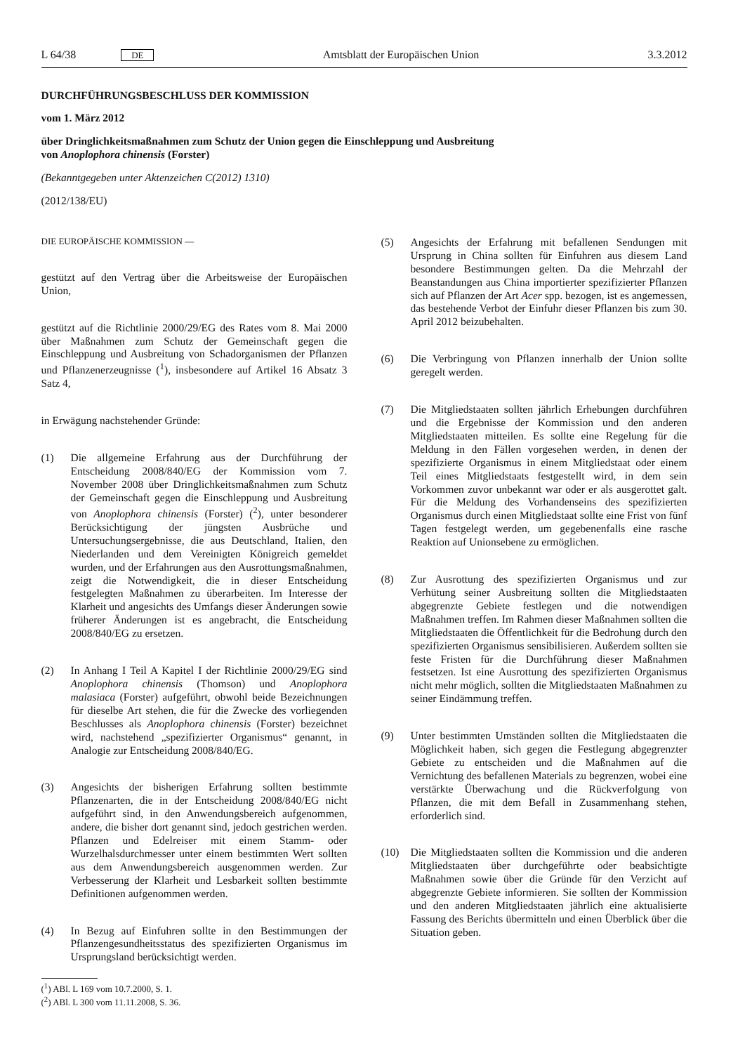L 64/38 DE Amtsblatt der Europäischen Union 3.3.2012
DURCHFÜHRUNGSBESCHLUSS DER KOMMISSION
vom 1. März 2012
über Dringlichkeitsmaßnahmen zum Schutz der Union gegen die Einschleppung und Ausbreitung
von Anoplophora chinensis (Forster)
(Bekanntgegeben unter Aktenzeichen C(2012) 1310)
(2012/138/EU)
DIE EUROPÄISCHE KOMMISSION —
gestützt auf den Vertrag über die Arbeitsweise der Europäischen Union,
gestützt auf die Richtlinie 2000/29/EG des Rates vom 8. Mai 2000 über Maßnahmen zum Schutz der Gemeinschaft gegen die Einschleppung und Ausbreitung von Schadorganismen der Pflanzen und Pflanzenerzeugnisse (<sup>1</sup>), insbesondere auf Artikel 16 Absatz 3 Satz 4,
in Erwägung nachstehender Gründe:
(1) Die allgemeine Erfahrung aus der Durchführung der Entscheidung 2008/840/EG der Kommission vom 7. November 2008 über Dringlichkeitsmaßnahmen zum Schutz der Gemeinschaft gegen die Einschleppung und Ausbreitung von Anoplophora chinensis (Forster) (<sup>2</sup>), unter besonderer Berücksichtigung der jüngsten Ausbrüche und Untersuchungsergebnisse, die aus Deutschland, Italien, den Niederlanden und dem Vereinigten Königreich gemeldet wurden, und der Erfahrungen aus den Ausrottungsmaßnahmen, zeigt die Notwendigkeit, die in dieser Entscheidung festgelegten Maßnahmen zu überarbeiten. Im Interesse der Klarheit und angesichts des Umfangs dieser Änderungen sowie früherer Änderungen ist es angebracht, die Entscheidung 2008/840/EG zu ersetzen.
(2) In Anhang I Teil A Kapitel I der Richtlinie 2000/29/EG sind Anoplophora chinensis (Thomson) und Anoplophora malasiaca (Forster) aufgeführt, obwohl beide Bezeichnungen für dieselbe Art stehen, die für die Zwecke des vorliegenden Beschlusses als Anoplophora chinensis (Forster) bezeichnet wird, nachstehend „spezifizierter Organismus“ genannt, in Analogie zur Entscheidung 2008/840/EG.
(3) Angesichts der bisherigen Erfahrung sollten bestimmte Pflanzenarten, die in der Entscheidung 2008/840/EG nicht aufgeführt sind, in den Anwendungsbereich aufgenommen, andere, die bisher dort genannt sind, jedoch gestrichen werden. Pflanzen und Edelreiser mit einem Stamm- oder Wurzelhalsdurchmesser unter einem bestimmten Wert sollten aus dem Anwendungsbereich ausgenommen werden. Zur Verbesserung der Klarheit und Lesbarkeit sollten bestimmte Definitionen aufgenommen werden.
(4) In Bezug auf Einfuhren sollte in den Bestimmungen der Pflanzengesundheitsstatus des spezifizierten Organismus im Ursprungsland berücksichtigt werden.
(<sup>1</sup>) ABl. L 169 vom 10.7.2000, S. 1.
(<sup>2</sup>) ABl. L 300 vom 11.11.2008, S. 36.
(5) Angesichts der Erfahrung mit befallenen Sendungen mit Ursprung in China sollten für Einfuhren aus diesem Land besondere Bestimmungen gelten. Da die Mehrzahl der Beanstandungen aus China importierter spezifizierter Pflanzen sich auf Pflanzen der Art Acer spp. bezogen, ist es angemessen, das bestehende Verbot der Einfuhr dieser Pflanzen bis zum 30. April 2012 beizubehalten.
(6) Die Verbringung von Pflanzen innerhalb der Union sollte geregelt werden.
(7) Die Mitgliedstaaten sollten jährlich Erhebungen durchführen und die Ergebnisse der Kommission und den anderen Mitgliedstaaten mitteilen. Es sollte eine Regelung für die Meldung in den Fällen vorgesehen werden, in denen der spezifizierte Organismus in einem Mitgliedstaat oder einem Teil eines Mitgliedstaats festgestellt wird, in dem sein Vorkommen zuvor unbekannt war oder er als ausgerottet galt. Für die Meldung des Vorhandenseins des spezifizierten Organismus durch einen Mitgliedstaat sollte eine Frist von fünf Tagen festgelegt werden, um gegebenenfalls eine rasche Reaktion auf Unionsebene zu ermöglichen.
(8) Zur Ausrottung des spezifizierten Organismus und zur Verhütung seiner Ausbreitung sollten die Mitgliedstaaten abgegrenzte Gebiete festlegen und die notwendigen Maßnahmen treffen. Im Rahmen dieser Maßnahmen sollten die Mitgliedstaaten die Öffentlichkeit für die Bedrohung durch den spezifizierten Organismus sensibilisieren. Außerdem sollten sie feste Fristen für die Durchführung dieser Maßnahmen festsetzen. Ist eine Ausrottung des spezifizierten Organismus nicht mehr möglich, sollten die Mitgliedstaaten Maßnahmen zu seiner Eindämmung treffen.
(9) Unter bestimmten Umständen sollten die Mitgliedstaaten die Möglichkeit haben, sich gegen die Festlegung abgegrenzter Gebiete zu entscheiden und die Maßnahmen auf die Vernichtung des befallenen Materials zu begrenzen, wobei eine verstärkte Überwachung und die Rückverfolgung von Pflanzen, die mit dem Befall in Zusammenhang stehen, erforderlich sind.
(10) Die Mitgliedstaaten sollten die Kommission und die anderen Mitgliedstaaten über durchgeführte oder beabsichtigte Maßnahmen sowie über die Gründe für den Verzicht auf abgegrenzte Gebiete informieren. Sie sollten der Kommission und den anderen Mitgliedstaaten jährlich eine aktualisierte Fassung des Berichts übermitteln und einen Überblick über die Situation geben.